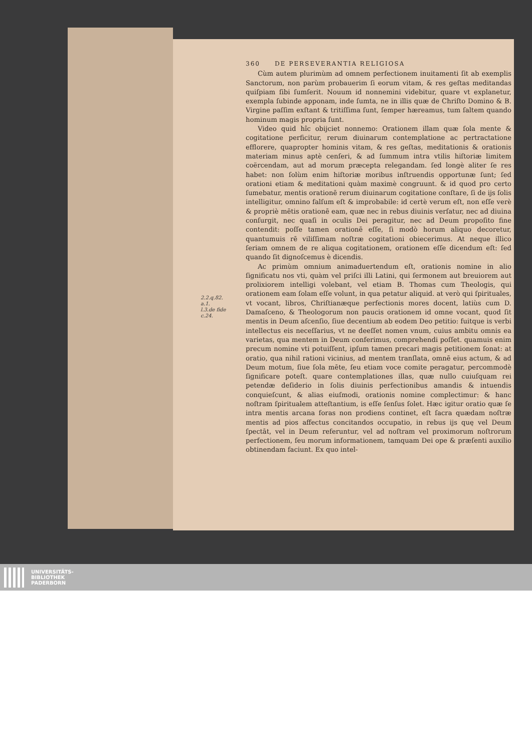2.2.q.82.
a.1.
l.3.de fide
c.24.
360 DE PERSEVERANTIA RELIGIOSA
Cùm autem plurimùm ad omnem perfectionem inuitamenti ſit ab exemplis Sanctorum, non parùm probauerim ſi eorum vitam, & res geſtas meditandas quiſpiam ſibi ſumſerit. Nouum id nonnemini videbitur, quare vt explanetur, exempla ſubinde apponam, inde ſumta, ne in illis quæ de Chriſto Domino & B. Virgine paſſim exſtant & tritiſſima ſunt, ſemper hæreamus, tum ſaltem quando hominum magis propria ſunt.
Video quid hîc obijciet nonnemo: Orationem illam quæ ſola mente & cogitatione perficitur, rerum diuinarum contemplatione ac pertractatione efflorere, quapropter hominis vitam, & res geſtas, meditationis & orationis materiam minus aptè cenſeri, & ad ſummum intra vtilis hiſtoriæ limitem coërcendam, aut ad morum præcepta relegandam. ſed longè aliter ſe res habet: non ſolùm enim hiſtoriæ moribus inſtruendis opportunæ ſunt; ſed orationi etiam & meditationi quàm maximè congruunt. & id quod pro certo ſumebatur, mentis orationē rerum diuinarum cogitatione conſtare, ſi de ijs ſolis intelligitur, omnino falſum eſt & improbabile: id certè verum eſt, non eſſe verè & propriè mētis orationē eam, quæ nec in rebus diuinis verſatur, nec ad diuina conſurgit, nec quaſi in oculis Dei peragitur, nec ad Deum propoſito fine contendit: poſſe tamen orationē eſſe, ſi modò horum aliquo decoretur, quantumuis rē viliſſimam noſtræ cogitationi obiecerimus. At neque illico ſeriam omnem de re aliqua cogitationem, orationem eſſe dicendum eſt: ſed quando ſit dignoſcemus è dicendis.
Ac primùm omnium animaduertendum eſt, orationis nomine in alio ſignificatu nos vti, quàm vel priſci illi Latini, qui ſermonem aut breuiorem aut prolixiorem intelligi volebant, vel etiam B. Thomas cum Theologis, qui orationem eam ſolam eſſe volunt, in qua petatur aliquid. at verò qui ſpirituales, vt vocant, libros, Chriſtianæque perfectionis mores docent, latiùs cum D. Damaſceno, & Theologorum non paucis orationem id omne vocant, quod ſit mentis in Deum aſcenſio, ſiue decentium ab eodem Deo petitio: fuitque is verbi intellectus eis neceſſarius, vt ne deeſſet nomen vnum, cuius ambitu omnis ea varietas, qua mentem in Deum conferimus, comprehendi poſſet. quamuis enim precum nomine vti potuiſſent, ipſum tamen precari magis petitionem ſonat: at oratio, qua nihil rationi vicinius, ad mentem tranſlata, omnē eius actum, & ad Deum motum, ſiue ſola mēte, ſeu etiam voce comite peragatur, percommodè ſignificare poteſt. quare contemplationes illas, quæ nullo cuiuſquam rei petendæ deſiderio in ſolis diuinis perfectionibus amandis & intuendis conquieſcunt, & alias eiuſmodi, orationis nomine complectimur: & hanc noſtram ſpiritualem atteſtantium, is eſſe ſenſus ſolet. Hæc igitur oratio quæ ſe intra mentis arcana foras non prodiens continet, eſt ſacra quædam noſtræ mentis ad pios affectus concitandos occupatio, in rebus ijs quę vel Deum ſpectāt, vel in Deum referuntur, vel ad noſtram vel proximorum noſtrorum perfectionem, ſeu morum informationem, tamquam Dei ope & præſenti auxilio obtinendam faciunt. Ex quo intel-
UNIVERSITÄTS-
BIBLIOTHEK
PADERBORN